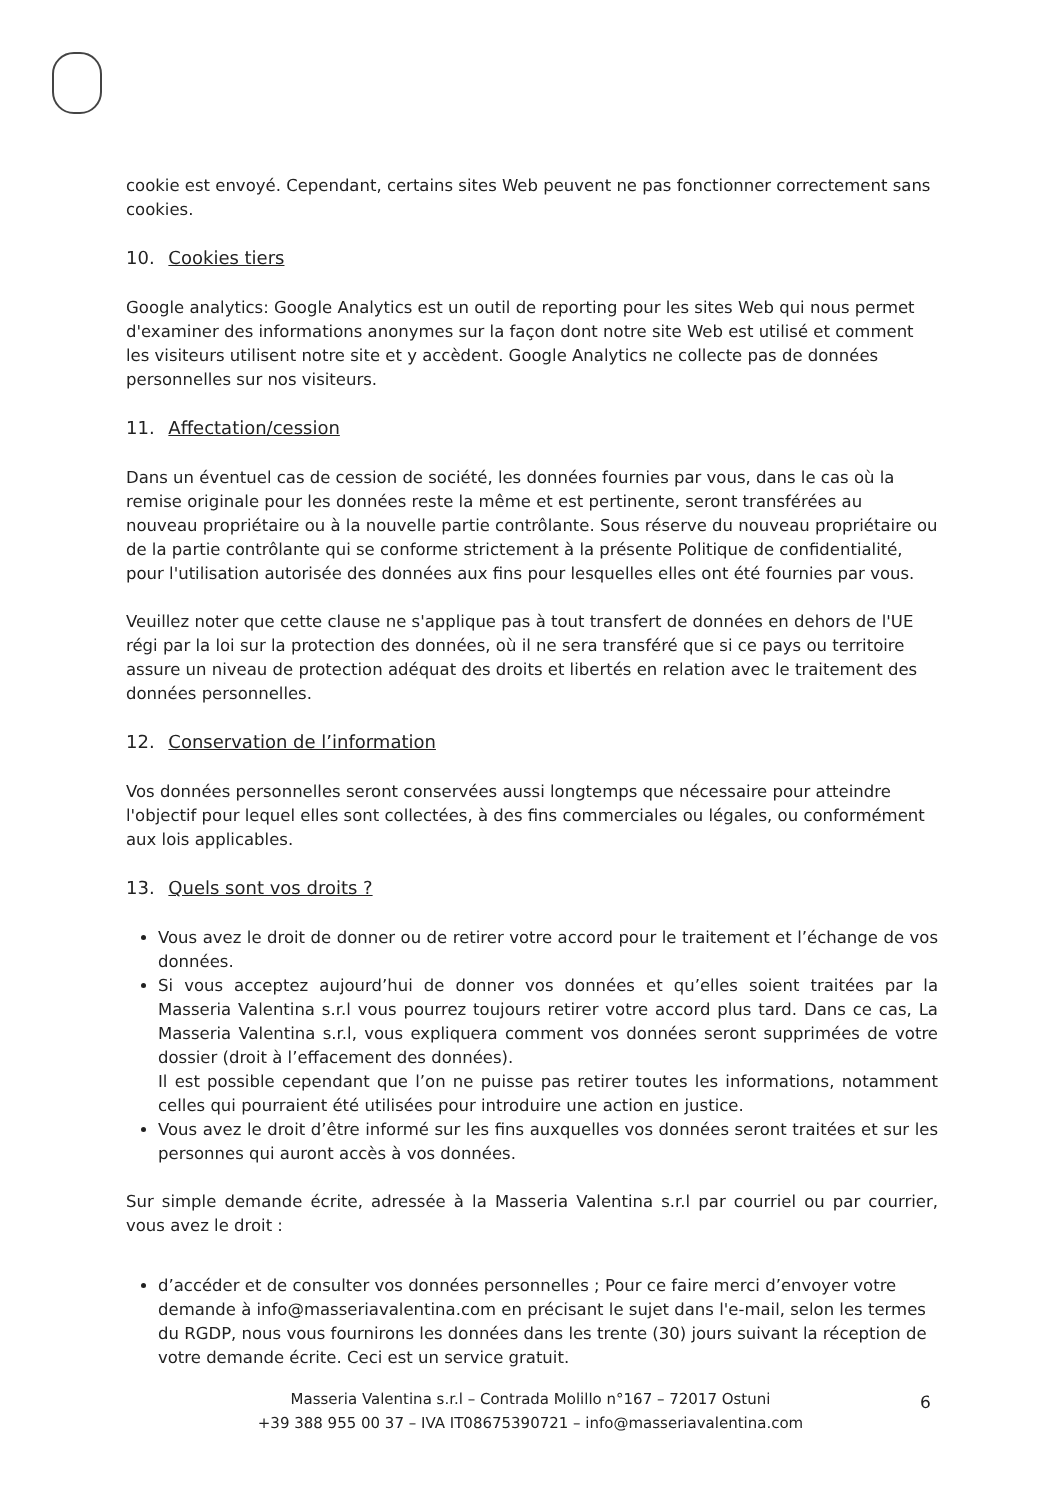cookie est envoyé. Cependant, certains sites Web peuvent ne pas fonctionner correctement sans cookies.
10. Cookies tiers
Google analytics: Google Analytics est un outil de reporting pour les sites Web qui nous permet d'examiner des informations anonymes sur la façon dont notre site Web est utilisé et comment les visiteurs utilisent notre site et y accèdent. Google Analytics ne collecte pas de données personnelles sur nos visiteurs.
11. Affectation/cession
Dans un éventuel cas de cession de société, les données fournies par vous, dans le cas où la remise originale pour les données reste la même et est pertinente, seront transférées au nouveau propriétaire ou à la nouvelle partie contrôlante. Sous réserve du nouveau propriétaire ou de la partie contrôlante qui se conforme strictement à la présente Politique de confidentialité, pour l'utilisation autorisée des données aux fins pour lesquelles elles ont été fournies par vous.
Veuillez noter que cette clause ne s'applique pas à tout transfert de données en dehors de l'UE régi par la loi sur la protection des données, où il ne sera transféré que si ce pays ou territoire assure un niveau de protection adéquat des droits et libertés en relation avec le traitement des données personnelles.
12. Conservation de l’information
Vos données personnelles seront conservées aussi longtemps que nécessaire pour atteindre l'objectif pour lequel elles sont collectées, à des fins commerciales ou légales, ou conformément aux lois applicables.
13. Quels sont vos droits ?
Vous avez le droit de donner ou de retirer votre accord pour le traitement et l’échange de vos données.
Si vous acceptez aujourd’hui de donner vos données et qu’elles soient traitées par la Masseria Valentina s.r.l vous pourrez toujours retirer votre accord plus tard. Dans ce cas, La Masseria Valentina s.r.l, vous expliquera comment vos données seront supprimées de votre dossier (droit à l’effacement des données).
Il est possible cependant que l’on ne puisse pas retirer toutes les informations, notamment celles qui pourraient été utilisées pour introduire une action en justice.
Vous avez le droit d’être informé sur les fins auxquelles vos données seront traitées et sur les personnes qui auront accès à vos données.
Sur simple demande écrite, adressée à la Masseria Valentina s.r.l par courriel ou par courrier, vous avez le droit :
d’accéder et de consulter vos données personnelles ; Pour ce faire merci d’envoyer votre demande à info@masseriavalentina.com en précisant le sujet dans l'e-mail, selon les termes du RGDP, nous vous fournirons les données dans les trente (30) jours suivant la réception de votre demande écrite. Ceci est un service gratuit.
Masseria Valentina s.r.l – Contrada Molillo n°167 – 72017 Ostuni
+39 388 955 00 37 – IVA IT08675390721 – info@masseriavalentina.com
6